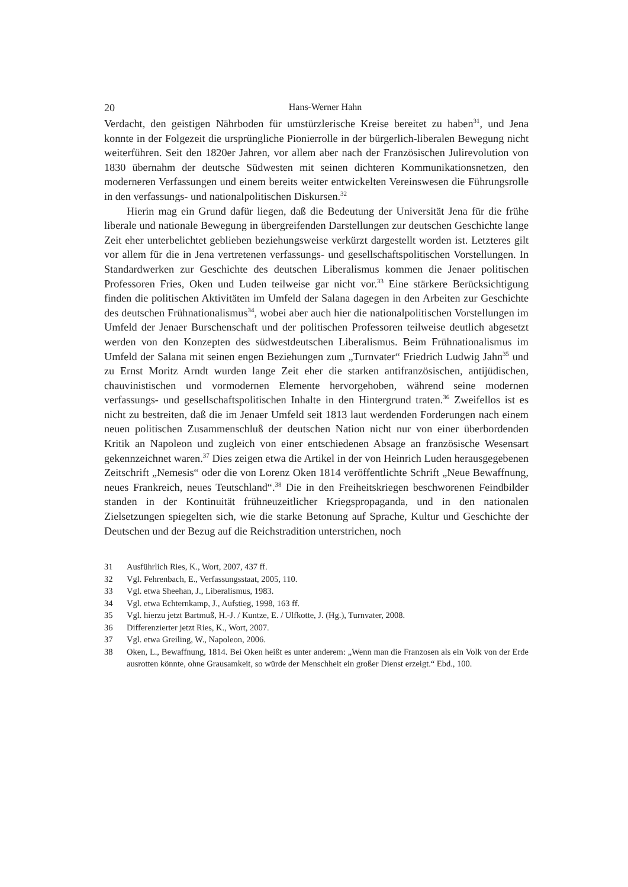20 Hans-Werner Hahn
Verdacht, den geistigen Nährboden für umstürzlerische Kreise bereitet zu haben<sup>31</sup>, und Jena konnte in der Folgezeit die ursprüngliche Pionierrolle in der bürgerlich-liberalen Bewegung nicht weiterführen. Seit den 1820er Jahren, vor allem aber nach der Französischen Julirevolution von 1830 übernahm der deutsche Südwesten mit seinen dichteren Kommunikationsnetzen, den moderneren Verfassungen und einem bereits weiter entwickelten Vereinswesen die Führungsrolle in den verfassungs- und nationalpolitischen Diskursen.<sup>32</sup>
Hierin mag ein Grund dafür liegen, daß die Bedeutung der Universität Jena für die frühe liberale und nationale Bewegung in übergreifenden Darstellungen zur deutschen Geschichte lange Zeit eher unterbelichtet geblieben beziehungsweise verkürzt dargestellt worden ist. Letzteres gilt vor allem für die in Jena vertretenen verfassungs- und gesellschaftspolitischen Vorstellungen. In Standardwerken zur Geschichte des deutschen Liberalismus kommen die Jenaer politischen Professoren Fries, Oken und Luden teilweise gar nicht vor.<sup>33</sup> Eine stärkere Berücksichtigung finden die politischen Aktivitäten im Umfeld der Salana dagegen in den Arbeiten zur Geschichte des deutschen Frühnationalismus<sup>34</sup>, wobei aber auch hier die nationalpolitischen Vorstellungen im Umfeld der Jenaer Burschenschaft und der politischen Professoren teilweise deutlich abgesetzt werden von den Konzepten des südwestdeutschen Liberalismus. Beim Frühnationalismus im Umfeld der Salana mit seinen engen Beziehungen zum „Turnvater“ Friedrich Ludwig Jahn<sup>35</sup> und zu Ernst Moritz Arndt wurden lange Zeit eher die starken antifranzösischen, antijüdischen, chauvinistischen und vormodernen Elemente hervorgehoben, während seine modernen verfassungs- und gesellschaftspolitischen Inhalte in den Hintergrund traten.<sup>36</sup> Zweifellos ist es nicht zu bestreiten, daß die im Jenaer Umfeld seit 1813 laut werdenden Forderungen nach einem neuen politischen Zusammenschluß der deutschen Nation nicht nur von einer überbordenden Kritik an Napoleon und zugleich von einer entschiedenen Absage an französische Wesensart gekennzeichnet waren.<sup>37</sup> Dies zeigen etwa die Artikel in der von Heinrich Luden herausgegebenen Zeitschrift „Nemesis“ oder die von Lorenz Oken 1814 veröffentlichte Schrift „Neue Bewaffnung, neues Frankreich, neues Teutschland“.<sup>38</sup> Die in den Freiheitskriegen beschworenen Feindbilder standen in der Kontinuität frühneuzeitlicher Kriegspropaganda, und in den nationalen Zielsetzungen spiegelten sich, wie die starke Betonung auf Sprache, Kultur und Geschichte der Deutschen und der Bezug auf die Reichstradition unterstrichen, noch
31 Ausführlich Ries, K., Wort, 2007, 437 ff.
32 Vgl. Fehrenbach, E., Verfassungsstaat, 2005, 110.
33 Vgl. etwa Sheehan, J., Liberalismus, 1983.
34 Vgl. etwa Echternkamp, J., Aufstieg, 1998, 163 ff.
35 Vgl. hierzu jetzt Bartmuß, H.-J. / Kuntze, E. / Ulfkotte, J. (Hg.), Turnvater, 2008.
36 Differenzierter jetzt Ries, K., Wort, 2007.
37 Vgl. etwa Greiling, W., Napoleon, 2006.
38 Oken, L., Bewaffnung, 1814. Bei Oken heißt es unter anderem: „Wenn man die Franzosen als ein Volk von der Erde ausrotten könnte, ohne Grausamkeit, so würde der Menschheit ein großer Dienst erzeigt.“ Ebd., 100.